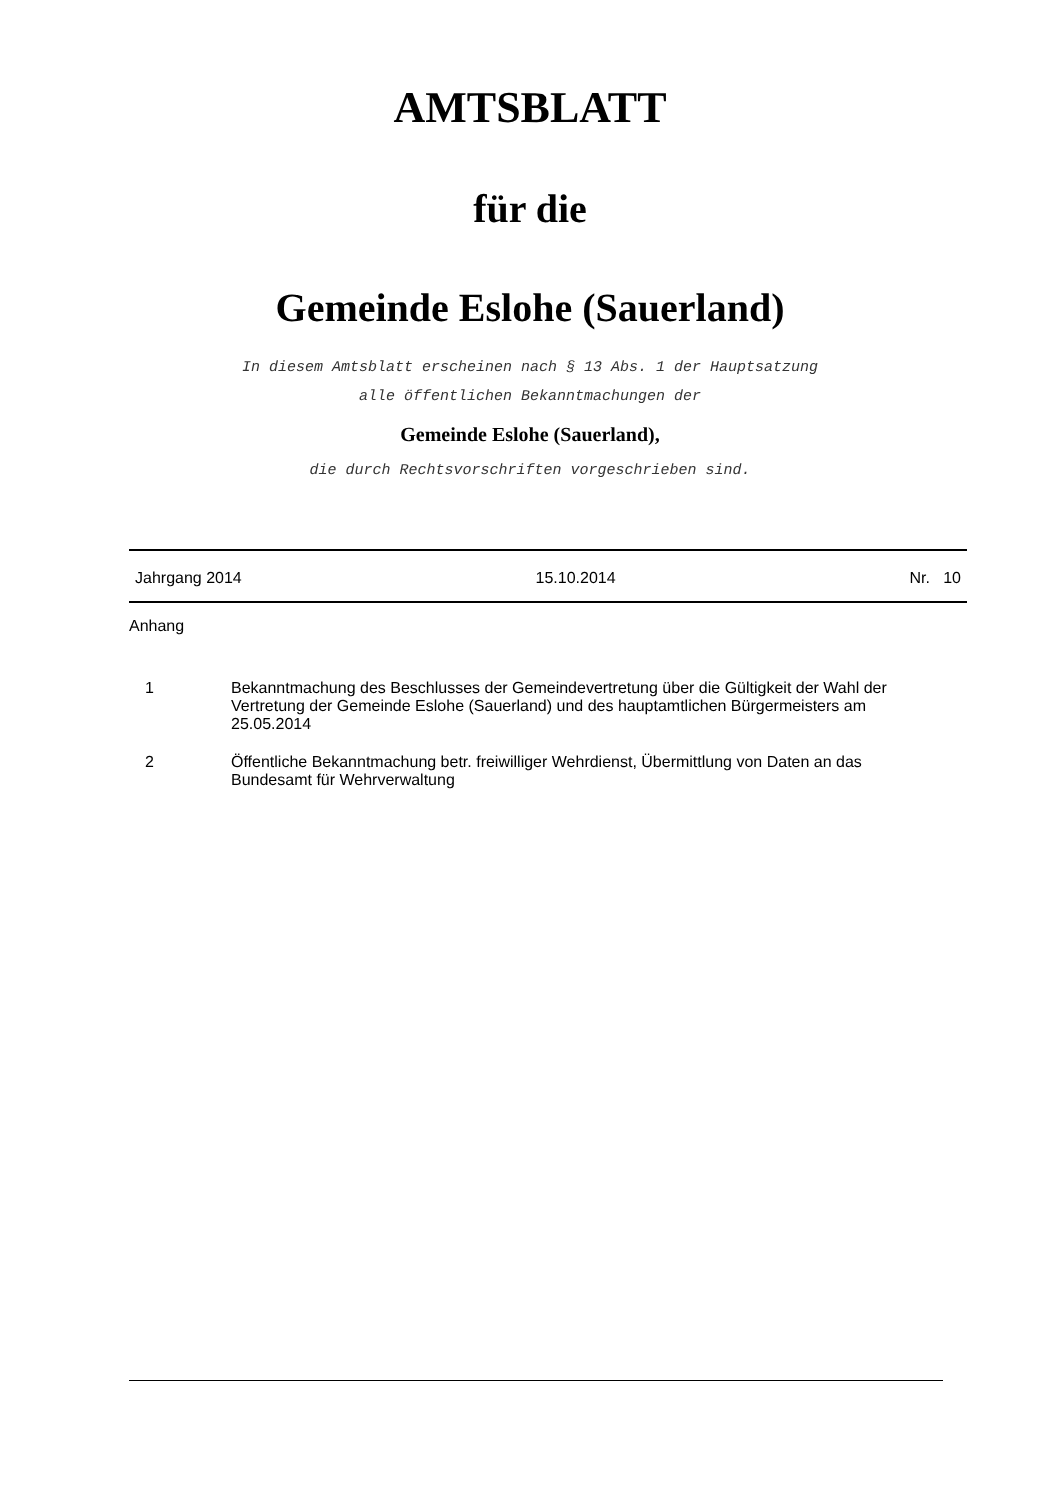AMTSBLATT
für die
Gemeinde Eslohe (Sauerland)
In diesem Amtsblatt erscheinen nach § 13 Abs. 1 der Hauptsatzung
alle öffentlichen Bekanntmachungen der
Gemeinde Eslohe (Sauerland),
die durch Rechtsvorschriften vorgeschrieben sind.
Jahrgang 2014 15.10.2014 Nr. 10
Anhang
1 Bekanntmachung des Beschlusses der Gemeindevertretung über die Gültigkeit der Wahl der
Vertretung der Gemeinde Eslohe (Sauerland) und des hauptamtlichen Bürgermeisters am 25.05.2014
2 Öffentliche Bekanntmachung betr. freiwilliger Wehrdienst, Übermittlung von Daten an das Bundesamt für Wehrverwaltung